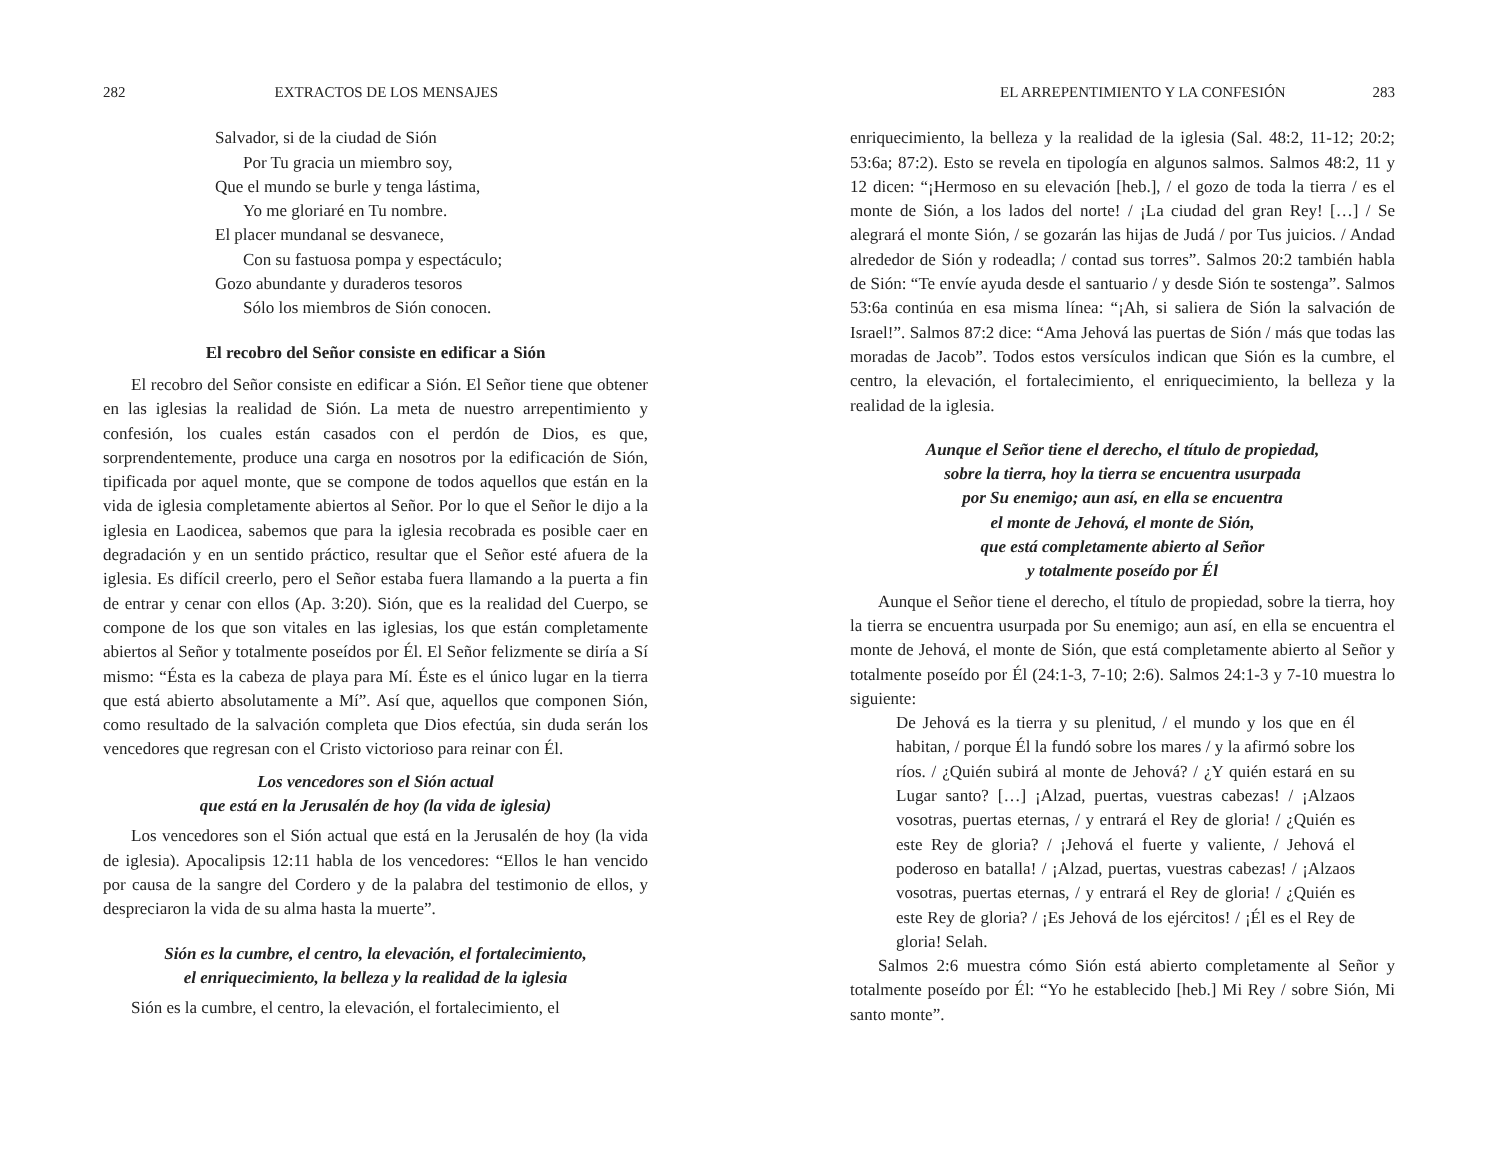282 EXTRACTOS DE LOS MENSAJES
Salvador, si de la ciudad de Sión
Por Tu gracia un miembro soy,
Que el mundo se burle y tenga lástima,
Yo me gloriaré en Tu nombre.
El placer mundanal se desvanece,
Con su fastuosa pompa y espectáculo;
Gozo abundante y duraderos tesoros
Sólo los miembros de Sión conocen.
El recobro del Señor consiste en edificar a Sión
El recobro del Señor consiste en edificar a Sión. El Señor tiene que obtener en las iglesias la realidad de Sión. La meta de nuestro arrepentimiento y confesión, los cuales están casados con el perdón de Dios, es que, sorprendentemente, produce una carga en nosotros por la edificación de Sión, tipificada por aquel monte, que se compone de todos aquellos que están en la vida de iglesia completamente abiertos al Señor. Por lo que el Señor le dijo a la iglesia en Laodicea, sabemos que para la iglesia recobrada es posible caer en degradación y en un sentido práctico, resultar que el Señor esté afuera de la iglesia. Es difícil creerlo, pero el Señor estaba fuera llamando a la puerta a fin de entrar y cenar con ellos (Ap. 3:20). Sión, que es la realidad del Cuerpo, se compone de los que son vitales en las iglesias, los que están completamente abiertos al Señor y totalmente poseídos por Él. El Señor felizmente se diría a Sí mismo: “Ésta es la cabeza de playa para Mí. Éste es el único lugar en la tierra que está abierto absolutamente a Mí”. Así que, aquellos que componen Sión, como resultado de la salvación completa que Dios efectúa, sin duda serán los vencedores que regresan con el Cristo victorioso para reinar con Él.
Los vencedores son el Sión actual
que está en la Jerusalén de hoy (la vida de iglesia)
Los vencedores son el Sión actual que está en la Jerusalén de hoy (la vida de iglesia). Apocalipsis 12:11 habla de los vencedores: “Ellos le han vencido por causa de la sangre del Cordero y de la palabra del testimonio de ellos, y despreciaron la vida de su alma hasta la muerte”.
Sión es la cumbre, el centro, la elevación, el fortalecimiento,
el enriquecimiento, la belleza y la realidad de la iglesia
Sión es la cumbre, el centro, la elevación, el fortalecimiento, el
EL ARREPENTIMIENTO Y LA CONFESIÓN 283
enriquecimiento, la belleza y la realidad de la iglesia (Sal. 48:2, 11-12; 20:2; 53:6a; 87:2). Esto se revela en tipología en algunos salmos. Salmos 48:2, 11 y 12 dicen: “¡Hermoso en su elevación [heb.], / el gozo de toda la tierra / es el monte de Sión, a los lados del norte! / ¡La ciudad del gran Rey! […] / Se alegrará el monte Sión, / se gozarán las hijas de Judá / por Tus juicios. / Andad alrededor de Sión y rodeadla; / contad sus torres”. Salmos 20:2 también habla de Sión: “Te envíe ayuda desde el santuario / y desde Sión te sostenga”. Salmos 53:6a continúa en esa misma línea: “¡Ah, si saliera de Sión la salvación de Israel!”. Salmos 87:2 dice: “Ama Jehová las puertas de Sión / más que todas las moradas de Jacob”. Todos estos versículos indican que Sión es la cumbre, el centro, la elevación, el fortalecimiento, el enriquecimiento, la belleza y la realidad de la iglesia.
Aunque el Señor tiene el derecho, el título de propiedad,
sobre la tierra, hoy la tierra se encuentra usurpada
por Su enemigo; aun así, en ella se encuentra
el monte de Jehová, el monte de Sión,
que está completamente abierto al Señor
y totalmente poseído por Él
Aunque el Señor tiene el derecho, el título de propiedad, sobre la tierra, hoy la tierra se encuentra usurpada por Su enemigo; aun así, en ella se encuentra el monte de Jehová, el monte de Sión, que está completamente abierto al Señor y totalmente poseído por Él (24:1-3, 7-10; 2:6). Salmos 24:1-3 y 7-10 muestra lo siguiente:
De Jehová es la tierra y su plenitud, / el mundo y los que en él habitan, / porque Él la fundó sobre los mares / y la afirmó sobre los ríos. / ¿Quién subirá al monte de Jehová? / ¿Y quién estará en su Lugar santo? […] ¡Alzad, puertas, vuestras cabezas! / ¡Alzaos vosotras, puertas eternas, / y entrará el Rey de gloria! / ¿Quién es este Rey de gloria? / ¡Jehová el fuerte y valiente, / Jehová el poderoso en batalla! / ¡Alzad, puertas, vuestras cabezas! / ¡Alzaos vosotras, puertas eternas, / y entrará el Rey de gloria! / ¿Quién es este Rey de gloria? / ¡Es Jehová de los ejércitos! / ¡Él es el Rey de gloria! Selah.
Salmos 2:6 muestra cómo Sión está abierto completamente al Señor y totalmente poseído por Él: “Yo he establecido [heb.] Mi Rey / sobre Sión, Mi santo monte”.